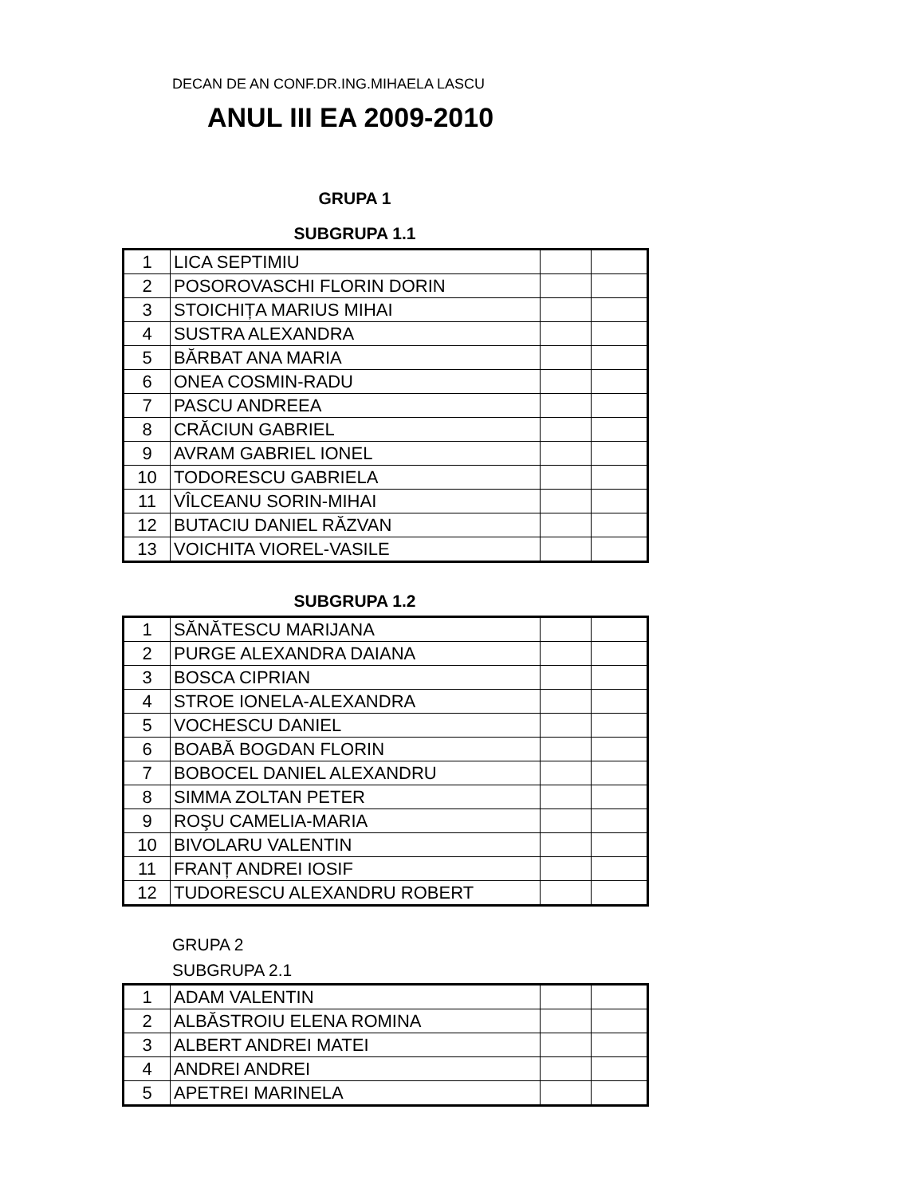DECAN DE AN CONF.DR.ING.MIHAELA LASCU
ANUL III EA 2009-2010
GRUPA 1
SUBGRUPA 1.1
| 1 | LICA SEPTIMIU | | |
| 2 | POSOROVASCHI FLORIN DORIN | | |
| 3 | STOICHIȚA MARIUS MIHAI | | |
| 4 | SUSTRA ALEXANDRA | | |
| 5 | BĂRBAT ANA MARIA | | |
| 6 | ONEA COSMIN-RADU | | |
| 7 | PASCU ANDREEA | | |
| 8 | CRĂCIUN GABRIEL | | |
| 9 | AVRAM GABRIEL IONEL | | |
| 10 | TODORESCU GABRIELA | | |
| 11 | VÎLCEANU SORIN-MIHAI | | |
| 12 | BUTACIU DANIEL RĂZVAN | | |
| 13 | VOICHITA VIOREL-VASILE | | |
SUBGRUPA 1.2
| 1 | SĂNĂTESCU MARIJANA | | |
| 2 | PURGE ALEXANDRA DAIANA | | |
| 3 | BOSCA CIPRIAN | | |
| 4 | STROE IONELA-ALEXANDRA | | |
| 5 | VOCHESCU DANIEL | | |
| 6 | BOABĂ BOGDAN FLORIN | | |
| 7 | BOBOCEL DANIEL ALEXANDRU | | |
| 8 | SIMMA ZOLTAN PETER | | |
| 9 | ROŞU CAMELIA-MARIA | | |
| 10 | BIVOLARU VALENTIN | | |
| 11 | FRANȚ ANDREI IOSIF | | |
| 12 | TUDORESCU ALEXANDRU ROBERT | | |
GRUPA 2
SUBGRUPA 2.1
| 1 | ADAM VALENTIN | | |
| 2 | ALBĂSTROIU ELENA ROMINA | | |
| 3 | ALBERT ANDREI MATEI | | |
| 4 | ANDREI ANDREI | | |
| 5 | APETREI MARINELA | | |